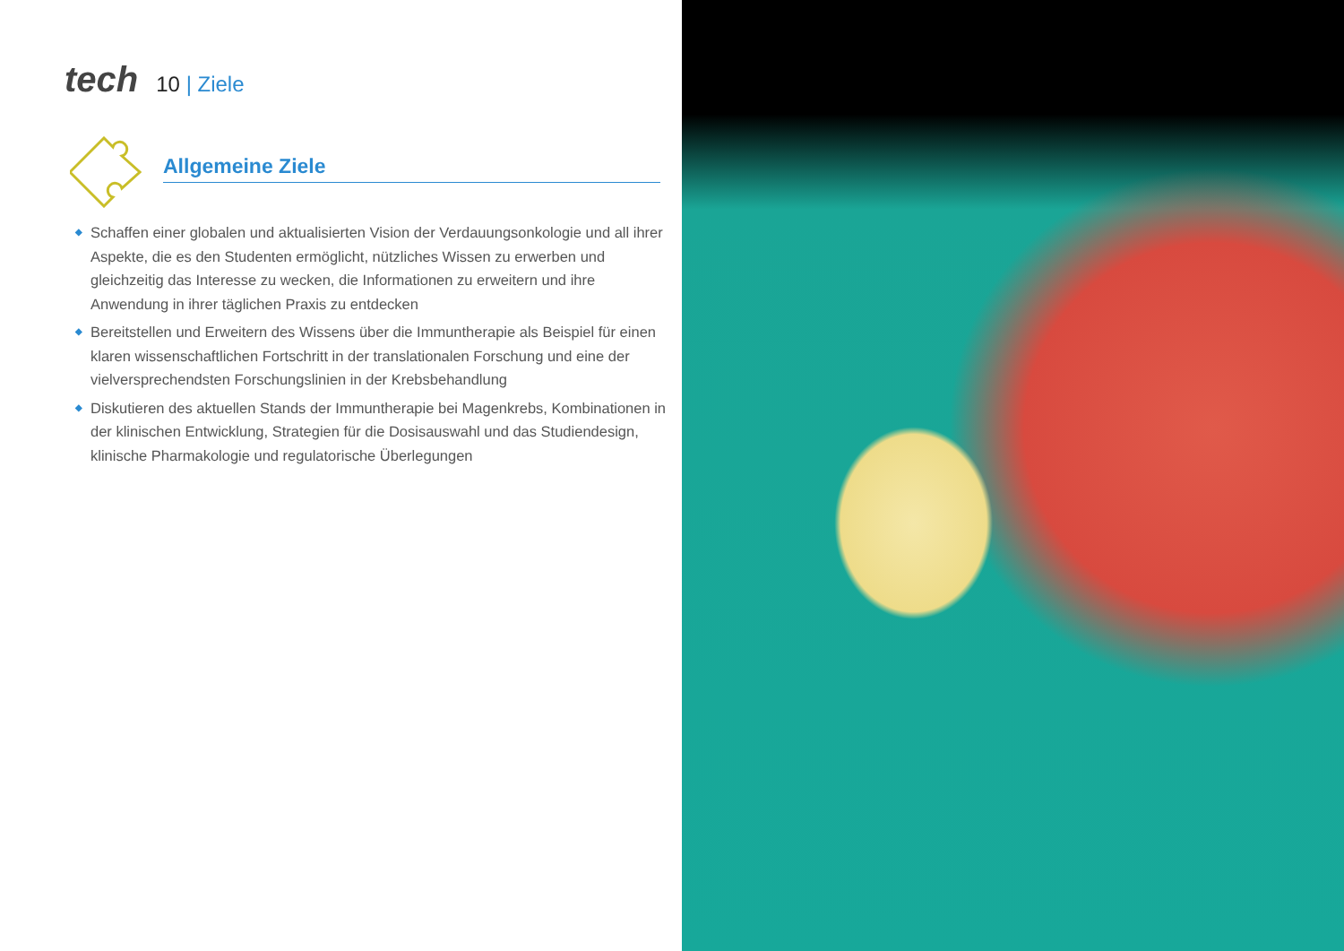tech
10 | Ziele
Allgemeine Ziele
◆ Schaffen einer globalen und aktualisierten Vision der Verdauungsonkologie und all ihrer Aspekte, die es den Studenten ermöglicht, nützliches Wissen zu erwerben und gleichzeitig das Interesse zu wecken, die Informationen zu erweitern und ihre Anwendung in ihrer täglichen Praxis zu entdecken
◆ Bereitstellen und Erweitern des Wissens über die Immuntherapie als Beispiel für einen klaren wissenschaftlichen Fortschritt in der translationalen Forschung und eine der vielversprechendsten Forschungslinien in der Krebsbehandlung
◆ Diskutieren des aktuellen Stands der Immuntherapie bei Magenkrebs, Kombinationen in der klinischen Entwicklung, Strategien für die Dosisauswahl und das Studiendesign, klinische Pharmakologie und regulatorische Überlegungen